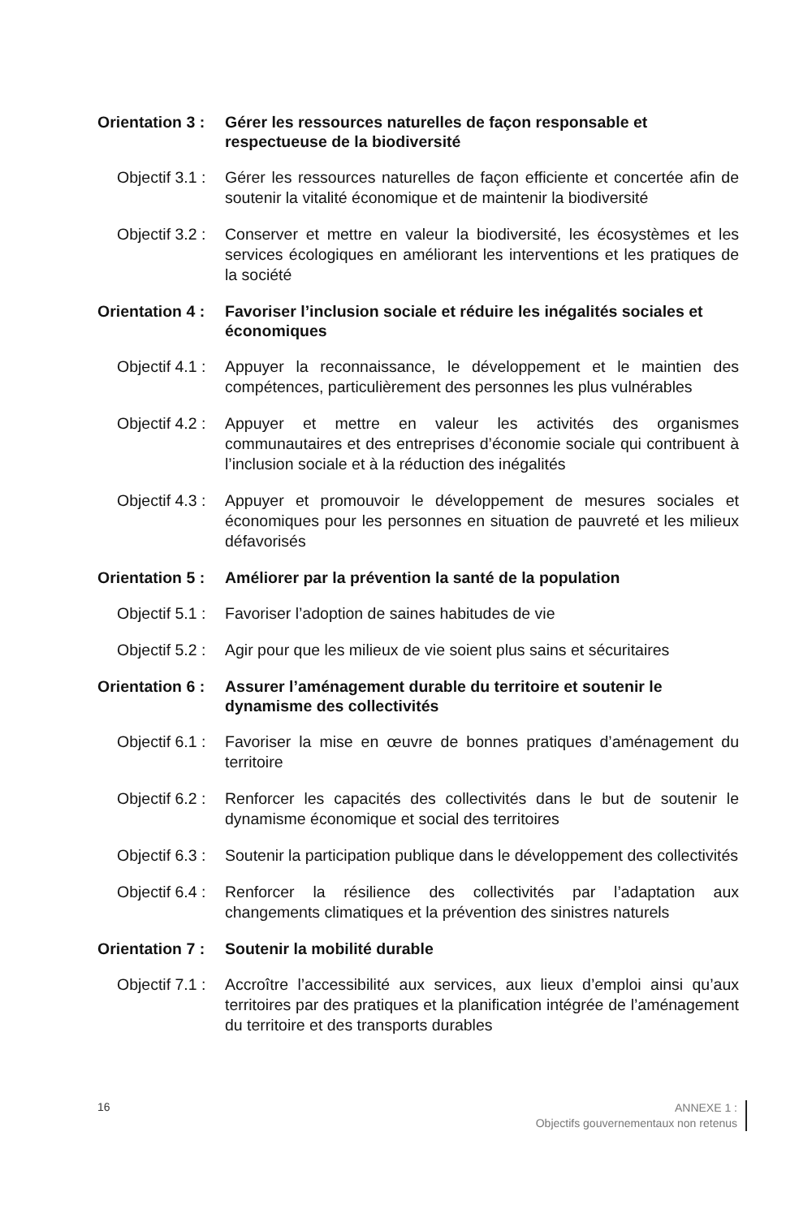Orientation 3 :
Gérer les ressources naturelles de façon responsable et respectueuse de la biodiversité
Objectif 3.1 :
Gérer les ressources naturelles de façon efficiente et concertée afin de soutenir la vitalité économique et de maintenir la biodiversité
Objectif 3.2 :
Conserver et mettre en valeur la biodiversité, les écosystèmes et les services écologiques en améliorant les interventions et les pratiques de la société
Orientation 4 :
Favoriser l’inclusion sociale et réduire les inégalités sociales et économiques
Objectif 4.1 :
Appuyer la reconnaissance, le développement et le maintien des compétences, particulièrement des personnes les plus vulnérables
Objectif 4.2 :
Appuyer et mettre en valeur les activités des organismes communautaires et des entreprises d’économie sociale qui contribuent à l’inclusion sociale et à la réduction des inégalités
Objectif 4.3 :
Appuyer et promouvoir le développement de mesures sociales et économiques pour les personnes en situation de pauvreté et les milieux défavorisés
Orientation 5 :
Améliorer par la prévention la santé de la population
Objectif 5.1 :
Favoriser l’adoption de saines habitudes de vie
Objectif 5.2 :
Agir pour que les milieux de vie soient plus sains et sécuritaires
Orientation 6 :
Assurer l’aménagement durable du territoire et soutenir le dynamisme des collectivités
Objectif 6.1 :
Favoriser la mise en œuvre de bonnes pratiques d’aménagement du territoire
Objectif 6.2 :
Renforcer les capacités des collectivités dans le but de soutenir le dynamisme économique et social des territoires
Objectif 6.3 :
Soutenir la participation publique dans le développement des collectivités
Objectif 6.4 :
Renforcer la résilience des collectivités par l’adaptation aux changements climatiques et la prévention des sinistres naturels
Orientation 7 :
Soutenir la mobilité durable
Objectif 7.1 :
Accroître l’accessibilité aux services, aux lieux d’emploi ainsi qu’aux territoires par des pratiques et la planification intégrée de l’aménagement du territoire et des transports durables
16
ANNEXE 1 :
Objectifs gouvernementaux non retenus